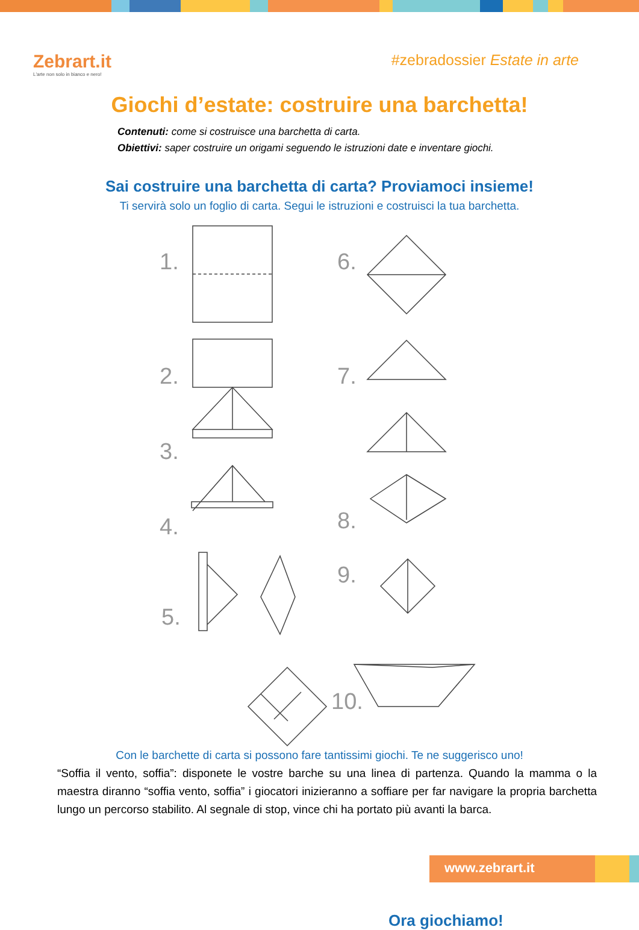Zebrart.it
L'arte non solo in bianco e nero!
#zebradossier Estate in arte
Giochi d’estate: costruire una barchetta!
Contenuti: come si costruisce una barchetta di carta.
Obiettivi: saper costruire un origami seguendo le istruzioni date e inventare giochi.
Sai costruire una barchetta di carta? Proviamoci insieme!
Ti servirà solo un foglio di carta. Segui le istruzioni e costruisci la tua barchetta.
1.
2.
3.
4.
5.
6.
7.
8.
9.
10.
Ora giochiamo!
Con le barchette di carta si possono fare tantissimi giochi. Te ne suggerisco uno!
“Soffia il vento, soffia”: disponete le vostre barche su una linea di partenza. Quando la mamma o la maestra diranno “soffia vento, soffia” i giocatori inizieranno a soffiare per far navigare la propria barchetta lungo un percorso stabilito. Al segnale di stop, vince chi ha portato più avanti la barca.
www.zebrart.it